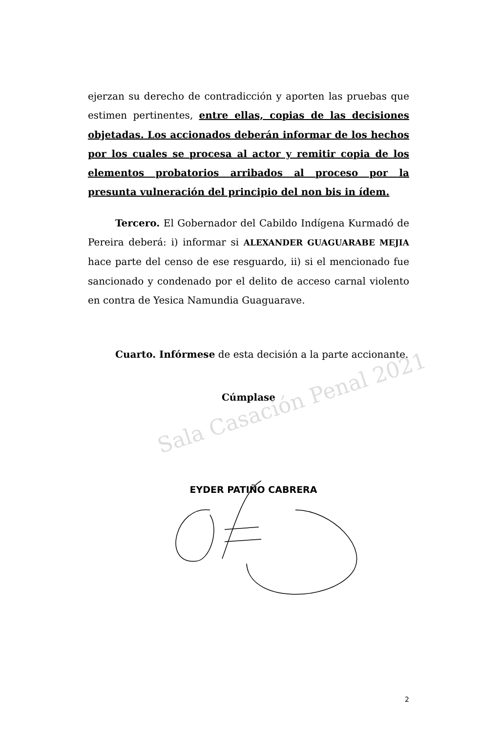Sala Casación Penal 2021
ejerzan su derecho de contradicción y aporten las pruebas que estimen pertinentes, entre ellas, copias de las decisiones objetadas. Los accionados deberán informar de los hechos por los cuales se procesa al actor y remitir copia de los elementos probatorios arribados al proceso por la presunta vulneración del principio del non bis in ídem.
Tercero. El Gobernador del Cabildo Indígena Kurmadó de Pereira deberá: i) informar si ALEXANDER GUAGUARABE MEJIA hace parte del censo de ese resguardo, ii) si el mencionado fue sancionado y condenado por el delito de acceso carnal violento en contra de Yesica Namundia Guaguarave.
Cuarto. Infórmese de esta decisión a la parte accionante.
Cúmplase
EYDER PATIÑO CABRERA
2